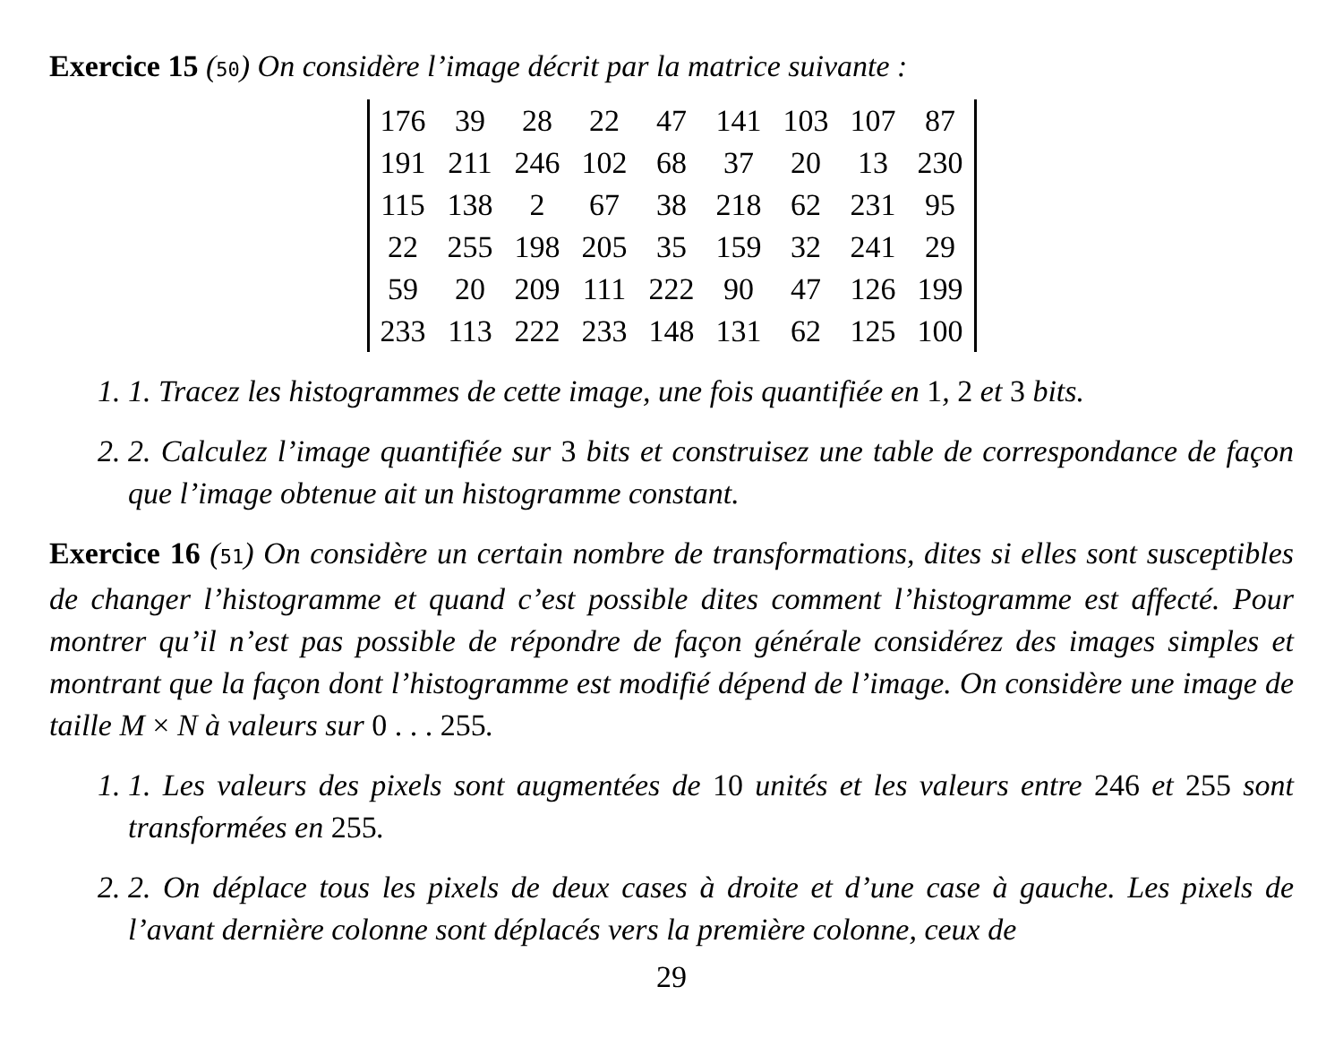Exercice 15 (50) On considère l’image décrit par la matrice suivante :
| 176 | 39 | 28 | 22 | 47 | 141 | 103 | 107 | 87 |
| 191 | 211 | 246 | 102 | 68 | 37 | 20 | 13 | 230 |
| 115 | 138 | 2 | 67 | 38 | 218 | 62 | 231 | 95 |
| 22 | 255 | 198 | 205 | 35 | 159 | 32 | 241 | 29 |
| 59 | 20 | 209 | 111 | 222 | 90 | 47 | 126 | 199 |
| 233 | 113 | 222 | 233 | 148 | 131 | 62 | 125 | 100 |
1. 1. Tracez les histogrammes de cette image, une fois quantifiée en 1, 2 et 3 bits.
2. 2. Calculez l’image quantifiée sur 3 bits et construisez une table de correspondance de façon que l’image obtenue ait un histogramme constant.
Exercice 16 (51) On considère un certain nombre de transformations, dites si elles sont susceptibles de changer l’histogramme et quand c’est possible dites comment l’histogramme est affecté. Pour montrer qu’il n’est pas possible de répondre de façon générale considérez des images simples et montrant que la façon dont l’histogramme est modifié dépend de l’image. On considère une image de taille M × N à valeurs sur 0 . . . 255.
1. 1. Les valeurs des pixels sont augmentées de 10 unités et les valeurs entre 246 et 255 sont transformées en 255.
2. 2. On déplace tous les pixels de deux cases à droite et d’une case à gauche. Les pixels de l’avant dernière colonne sont déplacés vers la première colonne, ceux de
29